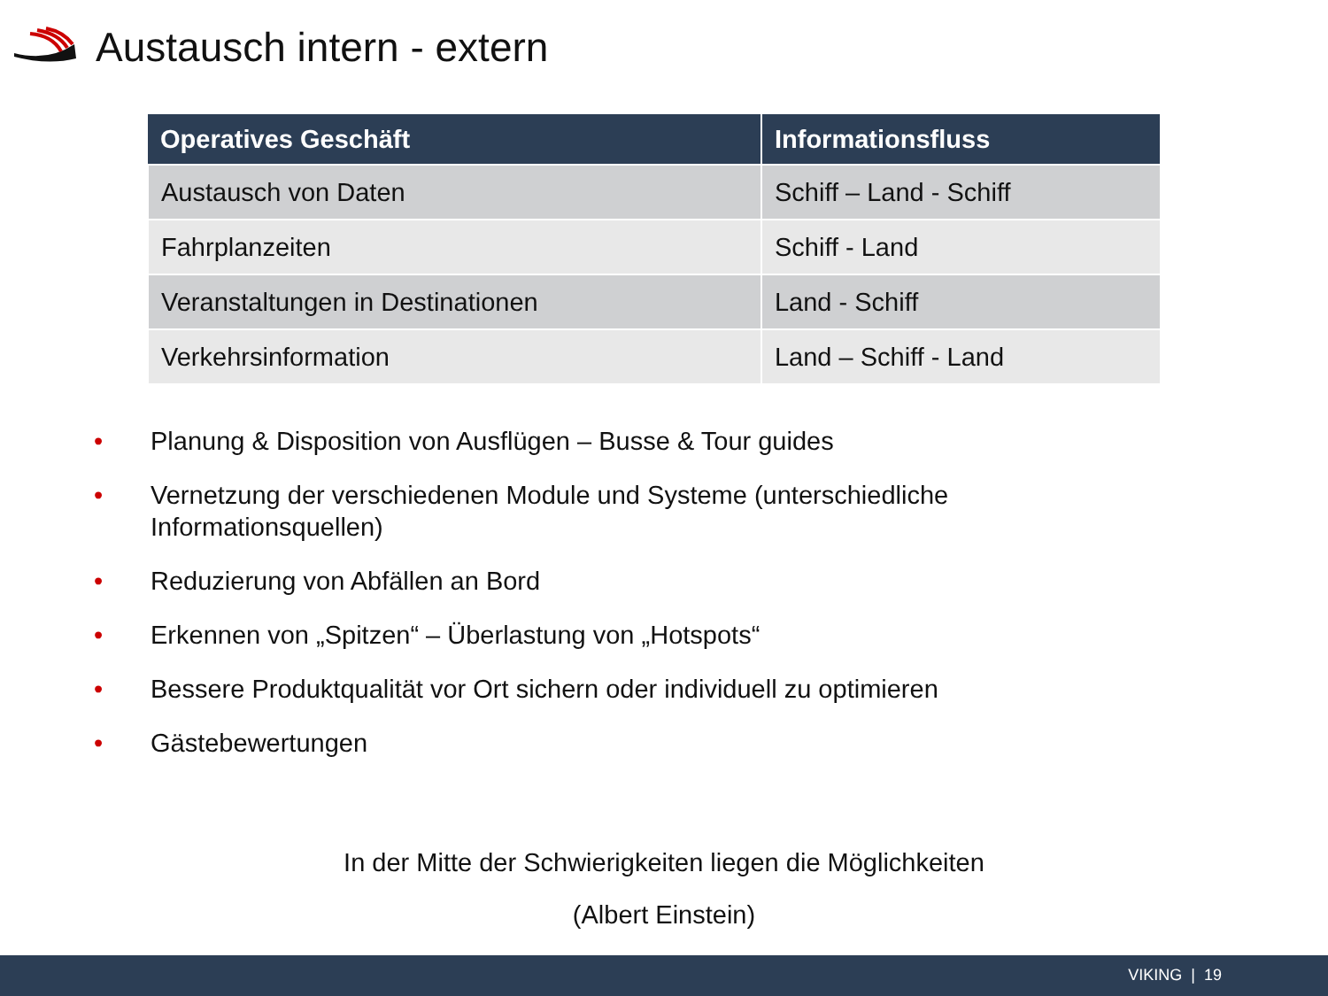Austausch intern - extern
| Operatives Geschäft | Informationsfluss |
| --- | --- |
| Austausch von Daten | Schiff – Land - Schiff |
| Fahrplanzeiten | Schiff - Land |
| Veranstaltungen in Destinationen | Land - Schiff |
| Verkehrsinformation | Land – Schiff - Land |
• Planung & Disposition von Ausflügen – Busse & Tour guides
• Vernetzung der verschiedenen Module und Systeme (unterschiedliche Informationsquellen)
• Reduzierung von Abfällen an Bord
• Erkennen von „Spitzen“ – Überlastung von „Hotspots“
• Bessere Produktqualität vor Ort sichern oder individuell zu optimieren
• Gästebewertungen
In der Mitte der Schwierigkeiten liegen die Möglichkeiten
(Albert Einstein)
VIKING | 19